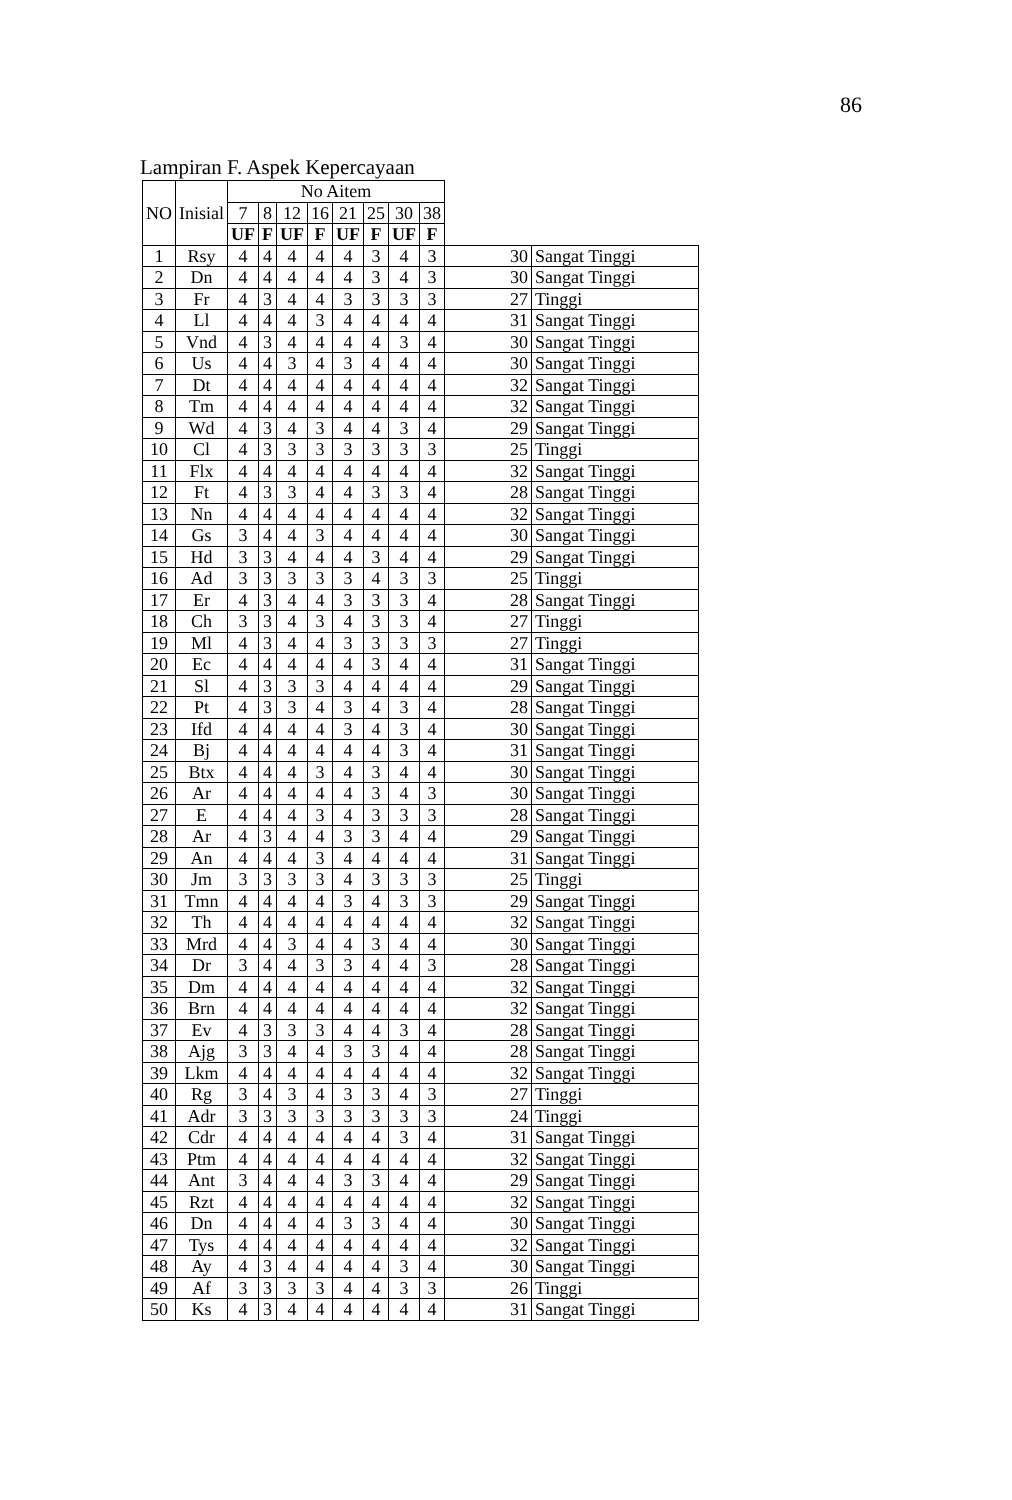86
Lampiran F. Aspek Kepercayaan
| NO | Inisial | No Aitem | | | | | | | | | |
| --- | --- | --- | --- | --- | --- | --- | --- | --- | --- | --- | --- |
| | | 7 | 8 | 12 | 16 | 21 | 25 | 30 | 38 | | |
| | | UF | F | UF | F | UF | F | UF | F | | |
| 1 | Rsy | 4 | 4 | 4 | 4 | 4 | 3 | 4 | 3 | 30 | Sangat Tinggi |
| 2 | Dn | 4 | 4 | 4 | 4 | 4 | 3 | 4 | 3 | 30 | Sangat Tinggi |
| 3 | Fr | 4 | 3 | 4 | 4 | 3 | 3 | 3 | 3 | 27 | Tinggi |
| 4 | Ll | 4 | 4 | 4 | 3 | 4 | 4 | 4 | 4 | 31 | Sangat Tinggi |
| 5 | Vnd | 4 | 3 | 4 | 4 | 4 | 4 | 3 | 4 | 30 | Sangat Tinggi |
| 6 | Us | 4 | 4 | 3 | 4 | 3 | 4 | 4 | 4 | 30 | Sangat Tinggi |
| 7 | Dt | 4 | 4 | 4 | 4 | 4 | 4 | 4 | 4 | 32 | Sangat Tinggi |
| 8 | Tm | 4 | 4 | 4 | 4 | 4 | 4 | 4 | 4 | 32 | Sangat Tinggi |
| 9 | Wd | 4 | 3 | 4 | 3 | 4 | 4 | 3 | 4 | 29 | Sangat Tinggi |
| 10 | Cl | 4 | 3 | 3 | 3 | 3 | 3 | 3 | 3 | 25 | Tinggi |
| 11 | Flx | 4 | 4 | 4 | 4 | 4 | 4 | 4 | 4 | 32 | Sangat Tinggi |
| 12 | Ft | 4 | 3 | 3 | 4 | 4 | 3 | 3 | 4 | 28 | Sangat Tinggi |
| 13 | Nn | 4 | 4 | 4 | 4 | 4 | 4 | 4 | 4 | 32 | Sangat Tinggi |
| 14 | Gs | 3 | 4 | 4 | 3 | 4 | 4 | 4 | 4 | 30 | Sangat Tinggi |
| 15 | Hd | 3 | 3 | 4 | 4 | 4 | 3 | 4 | 4 | 29 | Sangat Tinggi |
| 16 | Ad | 3 | 3 | 3 | 3 | 3 | 4 | 3 | 3 | 25 | Tinggi |
| 17 | Er | 4 | 3 | 4 | 4 | 3 | 3 | 3 | 4 | 28 | Sangat Tinggi |
| 18 | Ch | 3 | 3 | 4 | 3 | 4 | 3 | 3 | 4 | 27 | Tinggi |
| 19 | Ml | 4 | 3 | 4 | 4 | 3 | 3 | 3 | 3 | 27 | Tinggi |
| 20 | Ec | 4 | 4 | 4 | 4 | 4 | 3 | 4 | 4 | 31 | Sangat Tinggi |
| 21 | Sl | 4 | 3 | 3 | 3 | 4 | 4 | 4 | 4 | 29 | Sangat Tinggi |
| 22 | Pt | 4 | 3 | 3 | 4 | 3 | 4 | 3 | 4 | 28 | Sangat Tinggi |
| 23 | Ifd | 4 | 4 | 4 | 4 | 3 | 4 | 3 | 4 | 30 | Sangat Tinggi |
| 24 | Bj | 4 | 4 | 4 | 4 | 4 | 4 | 3 | 4 | 31 | Sangat Tinggi |
| 25 | Btx | 4 | 4 | 4 | 3 | 4 | 3 | 4 | 4 | 30 | Sangat Tinggi |
| 26 | Ar | 4 | 4 | 4 | 4 | 4 | 3 | 4 | 3 | 30 | Sangat Tinggi |
| 27 | E | 4 | 4 | 4 | 3 | 4 | 3 | 3 | 3 | 28 | Sangat Tinggi |
| 28 | Ar | 4 | 3 | 4 | 4 | 3 | 3 | 4 | 4 | 29 | Sangat Tinggi |
| 29 | An | 4 | 4 | 4 | 3 | 4 | 4 | 4 | 4 | 31 | Sangat Tinggi |
| 30 | Jm | 3 | 3 | 3 | 3 | 4 | 3 | 3 | 3 | 25 | Tinggi |
| 31 | Tmn | 4 | 4 | 4 | 4 | 3 | 4 | 3 | 3 | 29 | Sangat Tinggi |
| 32 | Th | 4 | 4 | 4 | 4 | 4 | 4 | 4 | 4 | 32 | Sangat Tinggi |
| 33 | Mrd | 4 | 4 | 3 | 4 | 4 | 3 | 4 | 4 | 30 | Sangat Tinggi |
| 34 | Dr | 3 | 4 | 4 | 3 | 3 | 4 | 4 | 3 | 28 | Sangat Tinggi |
| 35 | Dm | 4 | 4 | 4 | 4 | 4 | 4 | 4 | 4 | 32 | Sangat Tinggi |
| 36 | Brn | 4 | 4 | 4 | 4 | 4 | 4 | 4 | 4 | 32 | Sangat Tinggi |
| 37 | Ev | 4 | 3 | 3 | 3 | 4 | 4 | 3 | 4 | 28 | Sangat Tinggi |
| 38 | Ajg | 3 | 3 | 4 | 4 | 3 | 3 | 4 | 4 | 28 | Sangat Tinggi |
| 39 | Lkm | 4 | 4 | 4 | 4 | 4 | 4 | 4 | 4 | 32 | Sangat Tinggi |
| 40 | Rg | 3 | 4 | 3 | 4 | 3 | 3 | 4 | 3 | 27 | Tinggi |
| 41 | Adr | 3 | 3 | 3 | 3 | 3 | 3 | 3 | 3 | 24 | Tinggi |
| 42 | Cdr | 4 | 4 | 4 | 4 | 4 | 4 | 3 | 4 | 31 | Sangat Tinggi |
| 43 | Ptm | 4 | 4 | 4 | 4 | 4 | 4 | 4 | 4 | 32 | Sangat Tinggi |
| 44 | Ant | 3 | 4 | 4 | 4 | 3 | 3 | 4 | 4 | 29 | Sangat Tinggi |
| 45 | Rzt | 4 | 4 | 4 | 4 | 4 | 4 | 4 | 4 | 32 | Sangat Tinggi |
| 46 | Dn | 4 | 4 | 4 | 4 | 3 | 3 | 4 | 4 | 30 | Sangat Tinggi |
| 47 | Tys | 4 | 4 | 4 | 4 | 4 | 4 | 4 | 4 | 32 | Sangat Tinggi |
| 48 | Ay | 4 | 3 | 4 | 4 | 4 | 4 | 3 | 4 | 30 | Sangat Tinggi |
| 49 | Af | 3 | 3 | 3 | 3 | 4 | 4 | 3 | 3 | 26 | Tinggi |
| 50 | Ks | 4 | 3 | 4 | 4 | 4 | 4 | 4 | 4 | 31 | Sangat Tinggi |